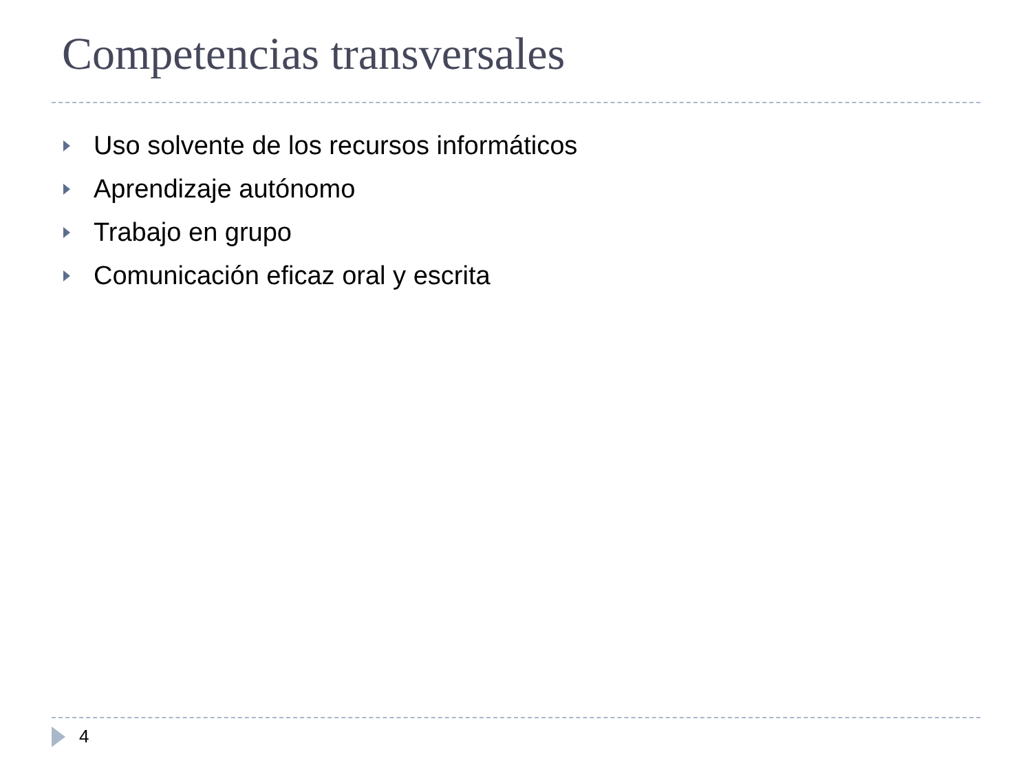Competencias transversales
Uso solvente de los recursos informáticos
Aprendizaje autónomo
Trabajo en grupo
Comunicación eficaz oral y escrita
4